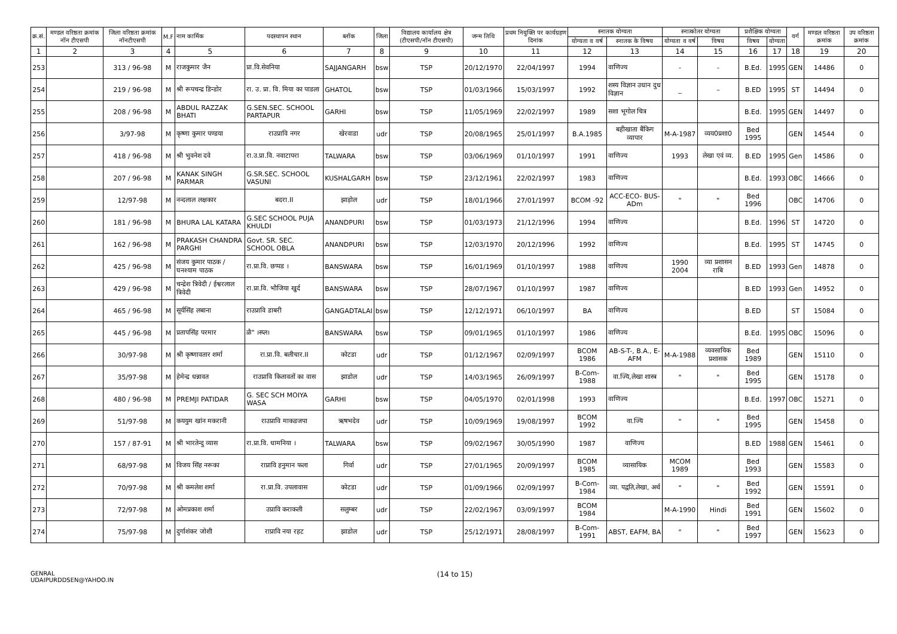| क्र.सं. | मण्डल वरिष्ठता क्रमांक नॉन टीएसपी | जिला वरिष्ठता क्रमांक नॉनटीएसपी | M.F | नाम कार्मिक | पदस्थापन स्थान | ब्लॉक | जिला | विद्यालय कार्यालय क्षेत्र (टीएसपी/नॉन टीएसपी) | जन्म तिथि | प्रथम नियुक्ति पर कार्यग्रहण दिनांक | स्नातक योग्यता | | स्नात्कोतर योग्यता | | प्रशैक्षिक योग्यता | | वर्ग | मण्डल वरिष्ठता क्रमांक | उप वरिष्ठता क्रमांक |
| --- | --- | --- | --- | --- | --- | --- | --- | --- | --- | --- | --- | --- | --- | --- | --- | --- | --- | --- | --- |
| | | | | | | | | | | | योग्यता व वर्ष | स्नातक के विषय | योग्यता व वर्ष | विषय | विषय | योग्यता | | | |
| 1 | 2 | 3 | 4 | 5 | 6 | 7 | 8 | 9 | 10 | 11 | 12 | 13 | 14 | 15 | 16 | 17 | 18 | 19 | 20 |
| 253 | | 313 / 96-98 | M | राजकुमार जैन | प्रा.वि.सेवनिया | SAJJANGARH | bsw | TSP | 20/12/1970 | 22/04/1997 | 1994 | वाणिज्य | - | - | B.Ed. | 1995 | GEN | 14486 | 0 |
| 254 | | 219 / 96-98 | M | श्री रूपचन्द्र डिन्डोर | रा. उ. प्रा. वि. मिया का पाडला | GHATOL | bsw | TSP | 01/03/1966 | 15/03/1997 | 1992 | शस्य विज्ञान उधान दुध विज्ञान | _ | – | B.ED | 1995 | ST | 14494 | 0 |
| 255 | | 208 / 96-98 | M | ABDUL RAZZAK BHATI | G.SEN.SEC. SCHOOL PARTAPUR | GARHI | bsw | TSP | 11/05/1969 | 22/02/1997 | 1989 | सशा भूगोल चित्र | | | B.Ed. | 1995 | GEN | 14497 | 0 |
| 256 | | 3/97-98 | M | कृष्णा कुमार पण्डया | राउप्रावि नगर | खेरवाडा | udr | TSP | 20/08/1965 | 25/01/1997 | B.A.1985 | बहीखाता बैंकिग व्यापार | M-A-1987 | व्यय0प्रशा0 | Bed 1995 | | GEN | 14544 | 0 |
| 257 | | 418 / 96-98 | M | श्री भुवनेश दवे | रा.उ.प्रा.वि. नवाटापरा | TALWARA | bsw | TSP | 03/06/1969 | 01/10/1997 | 1991 | वाणिज्य | 1993 | लेखा एवं व्य. | B.ED | 1995 | Gen | 14586 | 0 |
| 258 | | 207 / 96-98 | M | KANAK SINGH PARMAR | G.SR.SEC. SCHOOL VASUNI | KUSHALGARH | bsw | TSP | 23/12/1961 | 22/02/1997 | 1983 | वाणिज्य | | | B.Ed. | 1993 | OBC | 14666 | 0 |
| 259 | | 12/97-98 | M | नन्दलाल लक्षकार | बदरा.II | झाड़ोल | udr | TSP | 18/01/1966 | 27/01/1997 | BCOM -92 | ACC-ECO- BUS-ADm | " | " | Bed 1996 | | OBC | 14706 | 0 |
| 260 | | 181 / 96-98 | M | BHURA LAL KATARA | G.SEC SCHOOL PUJA KHULDI | ANANDPURI | bsw | TSP | 01/03/1973 | 21/12/1996 | 1994 | वाणिज्य | | | B.Ed. | 1996 | ST | 14720 | 0 |
| 261 | | 162 / 96-98 | M | PRAKASH CHANDRA PARGHI | Govt. SR. SEC. SCHOOL OBLA | ANANDPURI | bsw | TSP | 12/03/1970 | 20/12/1996 | 1992 | वाणिज्य | | | B.Ed. | 1995 | ST | 14745 | 0 |
| 262 | | 425 / 96-98 | M | संजय कुमार पाठक / घनश्याम पाठक | रा.प्रा.वि. छप्पड । | BANSWARA | bsw | TSP | 16/01/1969 | 01/10/1997 | 1988 | वाणिज्य | 1990 2004 | व्या प्रशासन राबि | B.ED | 1993 | Gen | 14878 | 0 |
| 263 | | 429 / 96-98 | M | चन्द्रेश त्रिवेदी / ईश्वरलाल त्रिवेदी | रा.प्रा.वि. भौजिया खुर्द | BANSWARA | bsw | TSP | 28/07/1967 | 01/10/1997 | 1987 | वाणिज्य | | | B.ED | 1993 | Gen | 14952 | 0 |
| 264 | | 465 / 96-98 | M | सूर्यसिंह लबाना | राउप्रावि डाबरी | GANGADTALAI | bsw | TSP | 12/12/1971 | 06/10/1997 | BA | वाणिज्य | | | B.ED | | ST | 15084 | 0 |
| 265 | | 445 / 96-98 | M | प्रतापसिंह परमार | ळै" ।स्प्ल। | BANSWARA | bsw | TSP | 09/01/1965 | 01/10/1997 | 1986 | वाणिज्य | | | B.Ed. | 1995 | OBC | 15096 | 0 |
| 266 | | 30/97-98 | M | श्री कृष्णावतार शर्मा | रा.प्रा.वि. बलीचार.II | कोटडा | udr | TSP | 01/12/1967 | 02/09/1997 | BCOM 1986 | AB-S-T-, B.A., E-AFM | M-A-1988 | व्यवसायिक प्रशासक | Bed 1989 | | GEN | 15110 | 0 |
| 267 | | 35/97-98 | M | हेमेन्द्र धन्नावत | राउप्रावि कितावतों का वास | झाडोल | udr | TSP | 14/03/1965 | 26/09/1997 | B-Com-1988 | वा.ज्यि,लेखा शास्त्र | " | " | Bed 1995 | | GEN | 15178 | 0 |
| 268 | | 480 / 96-98 | M | PREMJI PATIDAR | G. SEC SCH MOIYA WASA | GARHI | bsw | TSP | 04/05/1970 | 02/01/1998 | 1993 | वाणिज्य | | | B.Ed. | 1997 | OBC | 15271 | 0 |
| 269 | | 51/97-98 | M | कययुम खांन मकरानी | राउप्रावि माकडजपा | ऋषभदेव | udr | TSP | 10/09/1969 | 19/08/1997 | BCOM 1992 | वा.ज्यि | " | " | Bed 1995 | | GEN | 15458 | 0 |
| 270 | | 157 / 87-91 | M | श्री भारतेन्दु व्यास | रा.प्रा.वि. धामनिया । | TALWARA | bsw | TSP | 09/02/1967 | 30/05/1990 | 1987 | वाणिज्य | | | B.ED | 1988 | GEN | 15461 | 0 |
| 271 | | 68/97-98 | M | विजय सिंह नरूका | राप्रावि हनुमान फला | गिर्वा | udr | TSP | 27/01/1965 | 20/09/1997 | BCOM 1985 | व्यासायिक | MCOM 1989 | | Bed 1993 | | GEN | 15583 | 0 |
| 272 | | 70/97-98 | M | श्री कमलेश शर्मा | रा.प्रा.वि. उपलावास | कोटडा | udr | TSP | 01/09/1966 | 02/09/1997 | B-Com-1984 | व्या. पद्वति,लेखा, अर्थ | " | " | Bed 1992 | | GEN | 15591 | 0 |
| 273 | | 72/97-98 | M | ओमप्रकाश शर्मा | उप्रावि कराकली | सलुम्बर | udr | TSP | 22/02/1967 | 03/09/1997 | BCOM 1984 | | M-A-1990 | Hindi | Bed 1991 | | GEN | 15602 | 0 |
| 274 | | 75/97-98 | M | दुर्गाशंकर जोशी | राप्रावि नया रहट | झाडोल | udr | TSP | 25/12/1971 | 28/08/1997 | B-Com-1991 | ABST, EAFM, BA | " | " | Bed 1997 | | GEN | 15623 | 0 |
GENRAL
UDAIPURDDSEN@YAHOO.IN
(14 to 15)